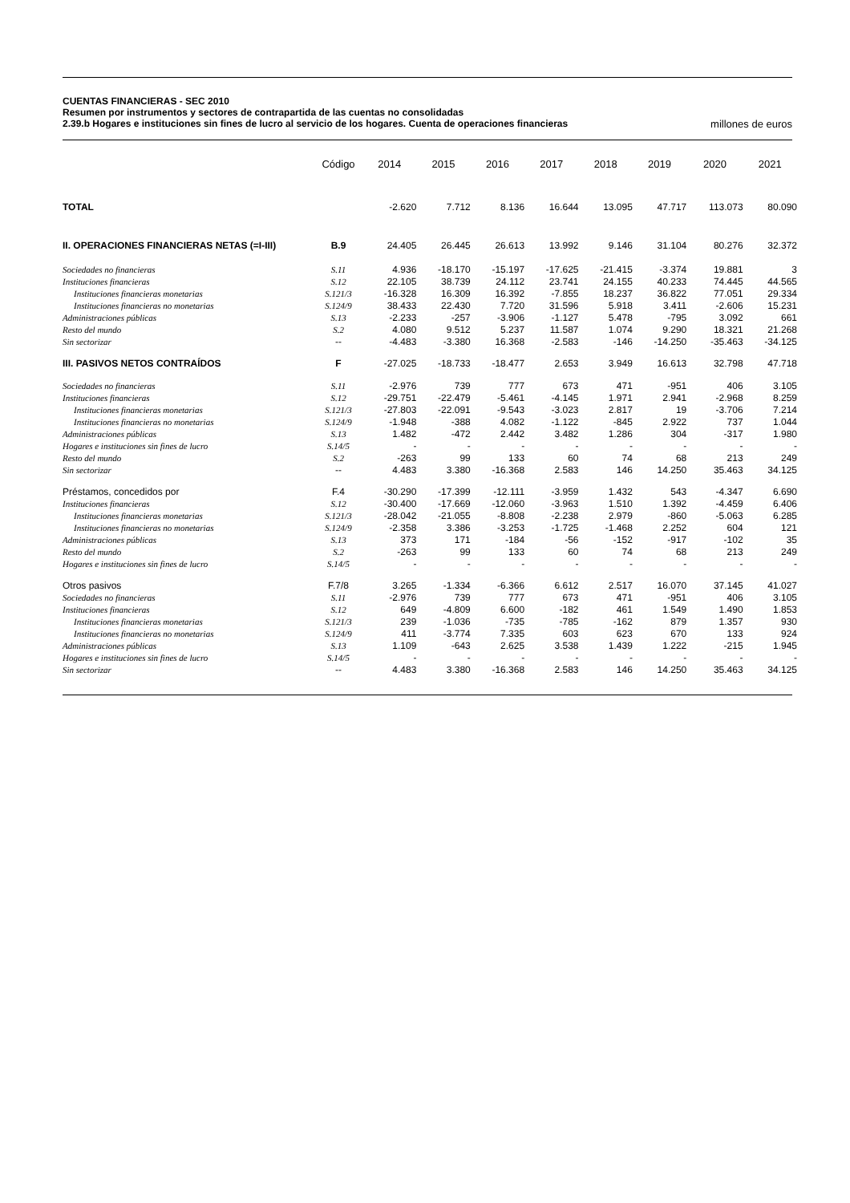CUENTAS FINANCIERAS - SEC 2010
Resumen por instrumentos y sectores de contrapartida de las cuentas no consolidadas
2.39.b Hogares e instituciones sin fines de lucro al servicio de los hogares. Cuenta de operaciones financieras
millones de euros
| | Código | 2014 | 2015 | 2016 | 2017 | 2018 | 2019 | 2020 | 2021 |
| --- | --- | --- | --- | --- | --- | --- | --- | --- | --- |
| TOTAL | | -2.620 | 7.712 | 8.136 | 16.644 | 13.095 | 47.717 | 113.073 | 80.090 |
| II. OPERACIONES FINANCIERAS NETAS (=I-III) | B.9 | 24.405 | 26.445 | 26.613 | 13.992 | 9.146 | 31.104 | 80.276 | 32.372 |
| Sociedades no financieras | S.11 | 4.936 | -18.170 | -15.197 | -17.625 | -21.415 | -3.374 | 19.881 | 3 |
| Instituciones financieras | S.12 | 22.105 | 38.739 | 24.112 | 23.741 | 24.155 | 40.233 | 74.445 | 44.565 |
| Instituciones financieras monetarias | S.121/3 | -16.328 | 16.309 | 16.392 | -7.855 | 18.237 | 36.822 | 77.051 | 29.334 |
| Instituciones financieras no monetarias | S.124/9 | 38.433 | 22.430 | 7.720 | 31.596 | 5.918 | 3.411 | -2.606 | 15.231 |
| Administraciones públicas | S.13 | -2.233 | -257 | -3.906 | -1.127 | 5.478 | -795 | 3.092 | 661 |
| Resto del mundo | S.2 | 4.080 | 9.512 | 5.237 | 11.587 | 1.074 | 9.290 | 18.321 | 21.268 |
| Sin sectorizar | -- | -4.483 | -3.380 | 16.368 | -2.583 | -146 | -14.250 | -35.463 | -34.125 |
| III. PASIVOS NETOS CONTRAÍDOS | F | -27.025 | -18.733 | -18.477 | 2.653 | 3.949 | 16.613 | 32.798 | 47.718 |
| Sociedades no financieras | S.11 | -2.976 | 739 | 777 | 673 | 471 | -951 | 406 | 3.105 |
| Instituciones financieras | S.12 | -29.751 | -22.479 | -5.461 | -4.145 | 1.971 | 2.941 | -2.968 | 8.259 |
| Instituciones financieras monetarias | S.121/3 | -27.803 | -22.091 | -9.543 | -3.023 | 2.817 | 19 | -3.706 | 7.214 |
| Instituciones financieras no monetarias | S.124/9 | -1.948 | -388 | 4.082 | -1.122 | -845 | 2.922 | 737 | 1.044 |
| Administraciones públicas | S.13 | 1.482 | -472 | 2.442 | 3.482 | 1.286 | 304 | -317 | 1.980 |
| Hogares e instituciones sin fines de lucro | S.14/5 | - | - | - | - | - | - | - | - |
| Resto del mundo | S.2 | -263 | 99 | 133 | 60 | 74 | 68 | 213 | 249 |
| Sin sectorizar | -- | 4.483 | 3.380 | -16.368 | 2.583 | 146 | 14.250 | 35.463 | 34.125 |
| Préstamos, concedidos por | F.4 | -30.290 | -17.399 | -12.111 | -3.959 | 1.432 | 543 | -4.347 | 6.690 |
| Instituciones financieras | S.12 | -30.400 | -17.669 | -12.060 | -3.963 | 1.510 | 1.392 | -4.459 | 6.406 |
| Instituciones financieras monetarias | S.121/3 | -28.042 | -21.055 | -8.808 | -2.238 | 2.979 | -860 | -5.063 | 6.285 |
| Instituciones financieras no monetarias | S.124/9 | -2.358 | 3.386 | -3.253 | -1.725 | -1.468 | 2.252 | 604 | 121 |
| Administraciones públicas | S.13 | 373 | 171 | -184 | -56 | -152 | -917 | -102 | 35 |
| Resto del mundo | S.2 | -263 | 99 | 133 | 60 | 74 | 68 | 213 | 249 |
| Hogares e instituciones sin fines de lucro | S.14/5 | - | - | - | - | - | - | - | - |
| Otros pasivos | F.7/8 | 3.265 | -1.334 | -6.366 | 6.612 | 2.517 | 16.070 | 37.145 | 41.027 |
| Sociedades no financieras | S.11 | -2.976 | 739 | 777 | 673 | 471 | -951 | 406 | 3.105 |
| Instituciones financieras | S.12 | 649 | -4.809 | 6.600 | -182 | 461 | 1.549 | 1.490 | 1.853 |
| Instituciones financieras monetarias | S.121/3 | 239 | -1.036 | -735 | -785 | -162 | 879 | 1.357 | 930 |
| Instituciones financieras no monetarias | S.124/9 | 411 | -3.774 | 7.335 | 603 | 623 | 670 | 133 | 924 |
| Administraciones públicas | S.13 | 1.109 | -643 | 2.625 | 3.538 | 1.439 | 1.222 | -215 | 1.945 |
| Hogares e instituciones sin fines de lucro | S.14/5 | - | - | - | - | - | - | - | - |
| Sin sectorizar | -- | 4.483 | 3.380 | -16.368 | 2.583 | 146 | 14.250 | 35.463 | 34.125 |